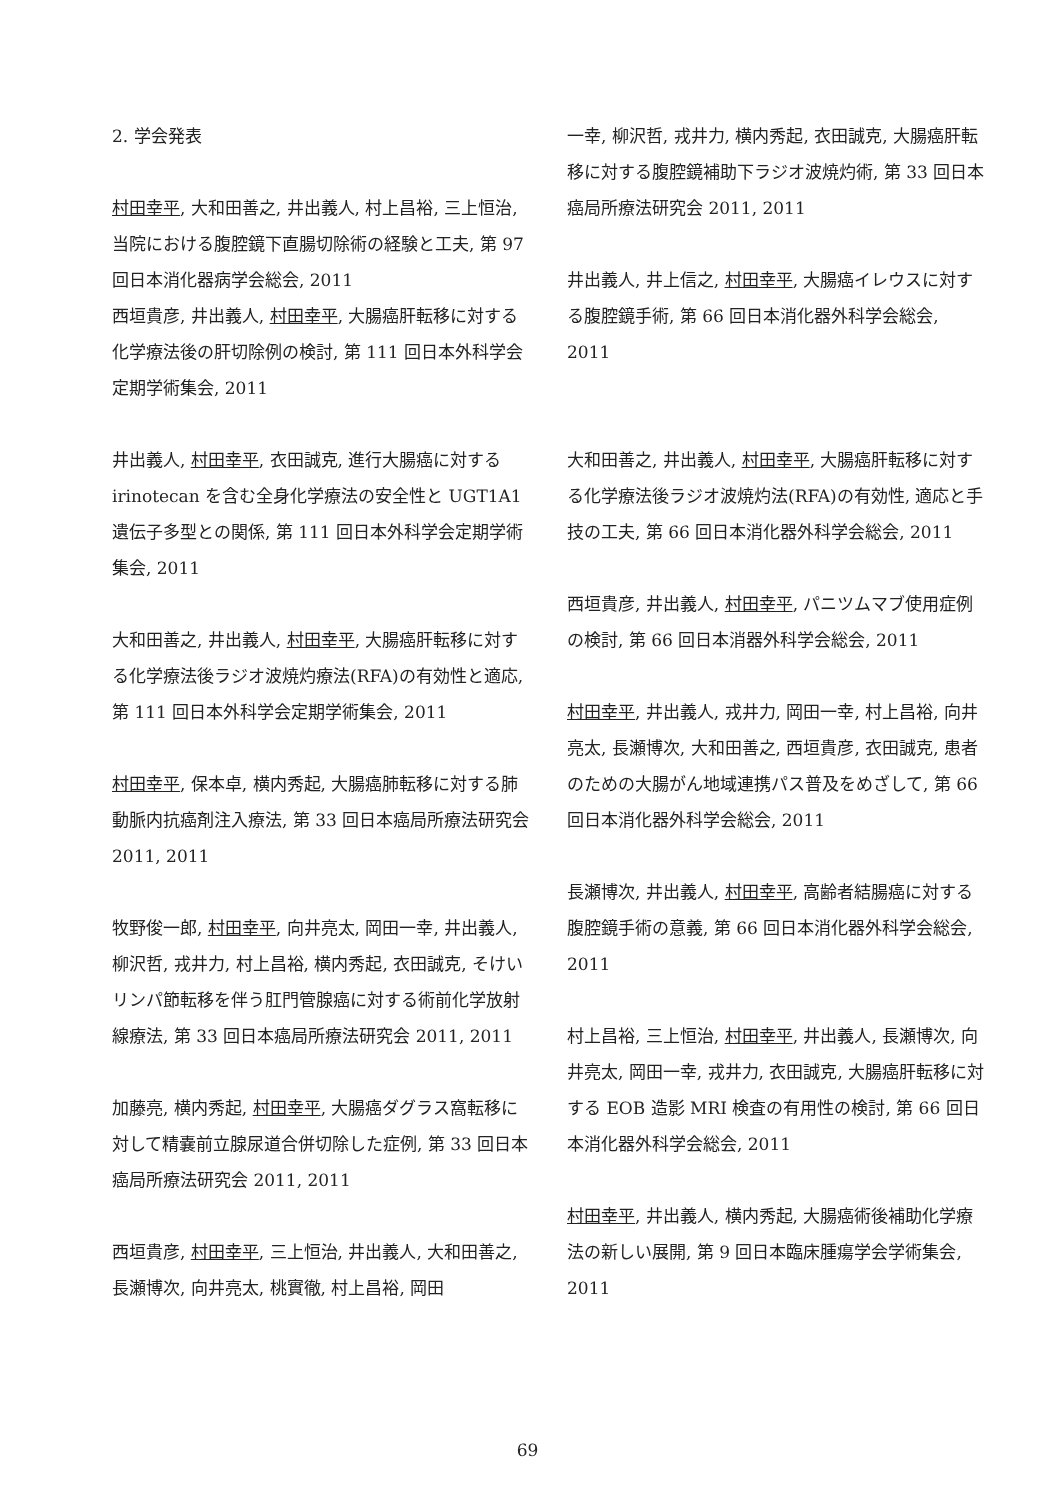2. 学会発表
村田幸平, 大和田善之, 井出義人, 村上昌裕, 三上恒治, 当院における腹腔鏡下直腸切除術の経験と工夫, 第 97 回日本消化器病学会総会, 2011
西垣貴彦, 井出義人, 村田幸平, 大腸癌肝転移に対する化学療法後の肝切除例の検討, 第 111 回日本外科学会定期学術集会, 2011
井出義人, 村田幸平, 衣田誠克, 進行大腸癌に対する irinotecan を含む全身化学療法の安全性と UGT1A1 遺伝子多型との関係, 第 111 回日本外科学会定期学術集会, 2011
大和田善之, 井出義人, 村田幸平, 大腸癌肝転移に対する化学療法後ラジオ波焼灼療法(RFA)の有効性と適応, 第 111 回日本外科学会定期学術集会, 2011
村田幸平, 保本卓, 横内秀起, 大腸癌肺転移に対する肺動脈内抗癌剤注入療法, 第 33 回日本癌局所療法研究会 2011, 2011
牧野俊一郎, 村田幸平, 向井亮太, 岡田一幸, 井出義人, 柳沢哲, 戎井力, 村上昌裕, 横内秀起, 衣田誠克, そけいリンパ節転移を伴う肛門管腺癌に対する術前化学放射線療法, 第 33 回日本癌局所療法研究会 2011, 2011
加藤亮, 横内秀起, 村田幸平, 大腸癌ダグラス窩転移に対して精嚢前立腺尿道合併切除した症例, 第 33 回日本癌局所療法研究会 2011, 2011
西垣貴彦, 村田幸平, 三上恒治, 井出義人, 大和田善之, 長瀬博次, 向井亮太, 桃實徹, 村上昌裕, 岡田
一幸, 柳沢哲, 戎井力, 横内秀起, 衣田誠克, 大腸癌肝転移に対する腹腔鏡補助下ラジオ波焼灼術, 第 33 回日本癌局所療法研究会 2011, 2011
井出義人, 井上信之, 村田幸平, 大腸癌イレウスに対する腹腔鏡手術, 第 66 回日本消化器外科学会総会, 2011
大和田善之, 井出義人, 村田幸平, 大腸癌肝転移に対する化学療法後ラジオ波焼灼法(RFA)の有効性, 適応と手技の工夫, 第 66 回日本消化器外科学会総会, 2011
西垣貴彦, 井出義人, 村田幸平, パニツムマブ使用症例の検討, 第 66 回日本消器外科学会総会, 2011
村田幸平, 井出義人, 戎井力, 岡田一幸, 村上昌裕, 向井亮太, 長瀬博次, 大和田善之, 西垣貴彦, 衣田誠克, 患者のための大腸がん地域連携パス普及をめざして, 第 66 回日本消化器外科学会総会, 2011
長瀬博次, 井出義人, 村田幸平, 高齢者結腸癌に対する腹腔鏡手術の意義, 第 66 回日本消化器外科学会総会, 2011
村上昌裕, 三上恒治, 村田幸平, 井出義人, 長瀬博次, 向井亮太, 岡田一幸, 戎井力, 衣田誠克, 大腸癌肝転移に対する EOB 造影 MRI 検査の有用性の検討, 第 66 回日本消化器外科学会総会, 2011
村田幸平, 井出義人, 横内秀起, 大腸癌術後補助化学療法の新しい展開, 第 9 回日本臨床腫瘍学会学術集会, 2011
69